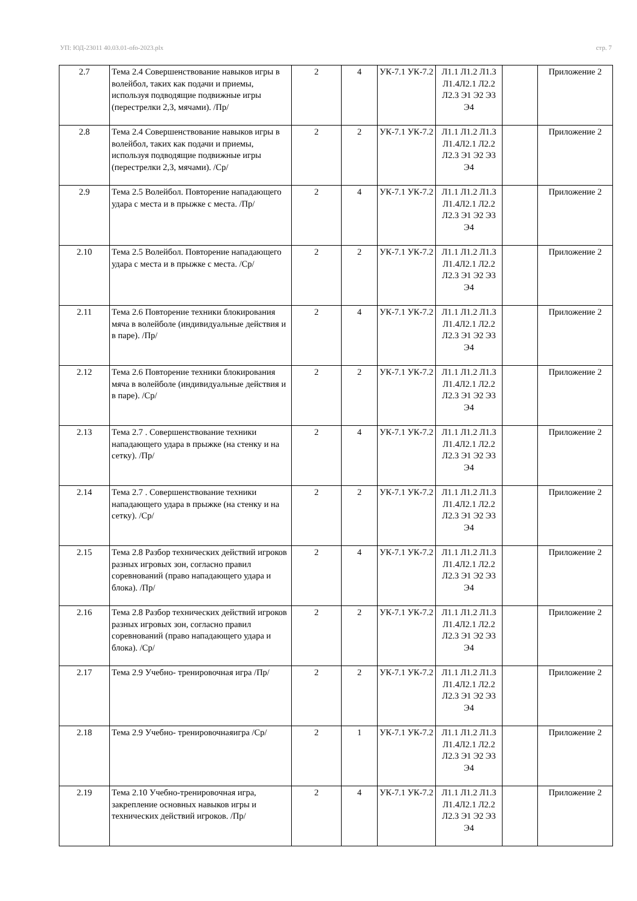УП: ЮД-23011 40.03.01-ofo-2023.plx стр. 7
| 2.7 | Тема 2.4 Совершенствование навыков игры в волейбол, таких как подачи и приемы, используя подводящие подвижные игры (перестрелки 2,3, мячами). /Пр/ | 2 | 4 | УК-7.1 УК-7.2 | Л1.1 Л1.2 Л1.3 Л1.4Л2.1 Л2.2 Л2.3 Э1 Э2 Э3 Э4 | | Приложение 2 |
| 2.8 | Тема 2.4 Совершенствование навыков игры в волейбол, таких как подачи и приемы, используя подводящие подвижные игры (перестрелки 2,3, мячами). /Ср/ | 2 | 2 | УК-7.1 УК-7.2 | Л1.1 Л1.2 Л1.3 Л1.4Л2.1 Л2.2 Л2.3 Э1 Э2 Э3 Э4 | | Приложение 2 |
| 2.9 | Тема 2.5 Волейбол. Повторение нападающего удара с места и в прыжке с места. /Пр/ | 2 | 4 | УК-7.1 УК-7.2 | Л1.1 Л1.2 Л1.3 Л1.4Л2.1 Л2.2 Л2.3 Э1 Э2 Э3 Э4 | | Приложение 2 |
| 2.10 | Тема 2.5 Волейбол. Повторение нападающего удара с места и в прыжке с места. /Ср/ | 2 | 2 | УК-7.1 УК-7.2 | Л1.1 Л1.2 Л1.3 Л1.4Л2.1 Л2.2 Л2.3 Э1 Э2 Э3 Э4 | | Приложение 2 |
| 2.11 | Тема 2.6 Повторение техники блокирования мяча в волейболе (индивидуальные действия и в паре). /Пр/ | 2 | 4 | УК-7.1 УК-7.2 | Л1.1 Л1.2 Л1.3 Л1.4Л2.1 Л2.2 Л2.3 Э1 Э2 Э3 Э4 | | Приложение 2 |
| 2.12 | Тема 2.6 Повторение техники блокирования мяча в волейболе (индивидуальные действия и в паре). /Ср/ | 2 | 2 | УК-7.1 УК-7.2 | Л1.1 Л1.2 Л1.3 Л1.4Л2.1 Л2.2 Л2.3 Э1 Э2 Э3 Э4 | | Приложение 2 |
| 2.13 | Тема 2.7 . Совершенствование техники нападающего удара в прыжке (на стенку и на сетку). /Пр/ | 2 | 4 | УК-7.1 УК-7.2 | Л1.1 Л1.2 Л1.3 Л1.4Л2.1 Л2.2 Л2.3 Э1 Э2 Э3 Э4 | | Приложение 2 |
| 2.14 | Тема 2.7 . Совершенствование техники нападающего удара в прыжке (на стенку и на сетку). /Ср/ | 2 | 2 | УК-7.1 УК-7.2 | Л1.1 Л1.2 Л1.3 Л1.4Л2.1 Л2.2 Л2.3 Э1 Э2 Э3 Э4 | | Приложение 2 |
| 2.15 | Тема 2.8 Разбор технических действий игроков разных игровых зон, согласно правил соревнований (право нападающего удара и блока). /Пр/ | 2 | 4 | УК-7.1 УК-7.2 | Л1.1 Л1.2 Л1.3 Л1.4Л2.1 Л2.2 Л2.3 Э1 Э2 Э3 Э4 | | Приложение 2 |
| 2.16 | Тема 2.8 Разбор технических действий игроков разных игровых зон, согласно правил соревнований (право нападающего удара и блока). /Ср/ | 2 | 2 | УК-7.1 УК-7.2 | Л1.1 Л1.2 Л1.3 Л1.4Л2.1 Л2.2 Л2.3 Э1 Э2 Э3 Э4 | | Приложение 2 |
| 2.17 | Тема 2.9 Учебно- тренировочная игра /Пр/ | 2 | 2 | УК-7.1 УК-7.2 | Л1.1 Л1.2 Л1.3 Л1.4Л2.1 Л2.2 Л2.3 Э1 Э2 Э3 Э4 | | Приложение 2 |
| 2.18 | Тема 2.9 Учебно- тренировочнаяигра /Ср/ | 2 | 1 | УК-7.1 УК-7.2 | Л1.1 Л1.2 Л1.3 Л1.4Л2.1 Л2.2 Л2.3 Э1 Э2 Э3 Э4 | | Приложение 2 |
| 2.19 | Тема 2.10 Учебно-тренировочная игра, закрепление основных навыков игры и технических действий игроков. /Пр/ | 2 | 4 | УК-7.1 УК-7.2 | Л1.1 Л1.2 Л1.3 Л1.4Л2.1 Л2.2 Л2.3 Э1 Э2 Э3 Э4 | | Приложение 2 |